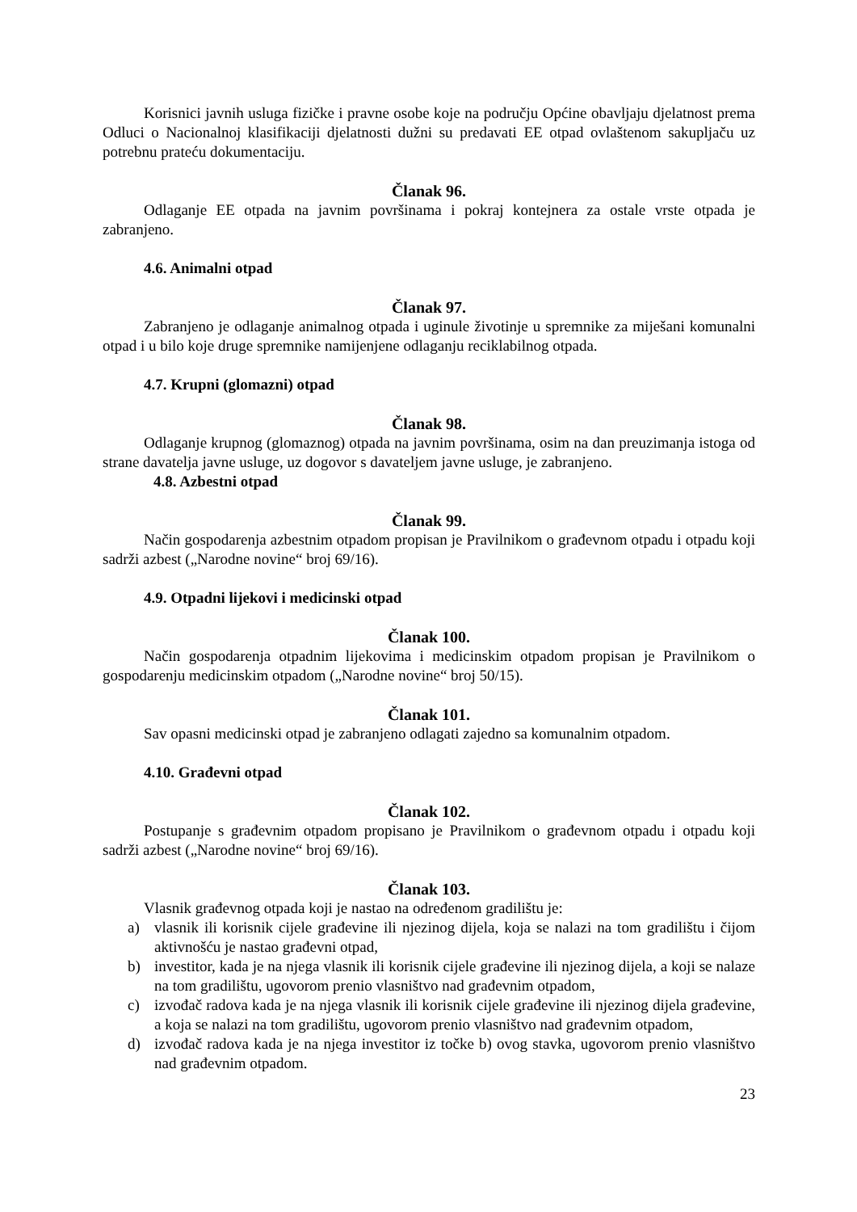Korisnici javnih usluga fizičke i pravne osobe koje na području Općine obavljaju djelatnost prema Odluci o Nacionalnoj klasifikaciji djelatnosti dužni su predavati EE otpad ovlaštenom sakupljaču uz potrebnu prateću dokumentaciju.
Članak 96.
Odlaganje EE otpada na javnim površinama i pokraj kontejnera za ostale vrste otpada je zabranjeno.
4.6. Animalni otpad
Članak 97.
Zabranjeno je odlaganje animalnog otpada i uginule životinje u spremnike za miješani komunalni otpad i u bilo koje druge spremnike namijenjene odlaganju reciklabilnog otpada.
4.7. Krupni (glomazni) otpad
Članak 98.
Odlaganje krupnog (glomaznog) otpada na javnim površinama, osim na dan preuzimanja istoga od strane davatelja javne usluge, uz dogovor s davateljem javne usluge, je zabranjeno.
4.8. Azbestni otpad
Članak 99.
Način gospodarenja azbestnim otpadom propisan je Pravilnikom o građevnom otpadu i otpadu koji sadrži azbest („Narodne novine“ broj 69/16).
4.9. Otpadni lijekovi i medicinski otpad
Članak 100.
Način gospodarenja otpadnim lijekovima i medicinskim otpadom propisan je Pravilnikom o gospodarenju medicinskim otpadom („Narodne novine“ broj 50/15).
Članak 101.
Sav opasni medicinski otpad je zabranjeno odlagati zajedno sa komunalnim otpadom.
4.10. Građevni otpad
Članak 102.
Postupanje s građevnim otpadom propisano je Pravilnikom o građevnom otpadu i otpadu koji sadrži azbest („Narodne novine“ broj 69/16).
Članak 103.
Vlasnik građevnog otpada koji je nastao na određenom gradilištu je:
a) vlasnik ili korisnik cijele građevine ili njezinog dijela, koja se nalazi na tom gradilištu i čijom aktivnošću je nastao građevni otpad,
b) investitor, kada je na njega vlasnik ili korisnik cijele građevine ili njezinog dijela, a koji se nalaze na tom gradilištu, ugovorom prenio vlasništvo nad građevnim otpadom,
c) izvođač radova kada je na njega vlasnik ili korisnik cijele građevine ili njezinog dijela građevine, a koja se nalazi na tom gradilištu, ugovorom prenio vlasništvo nad građevnim otpadom,
d) izvođač radova kada je na njega investitor iz točke b) ovog stavka, ugovorom prenio vlasništvo nad građevnim otpadom.
23